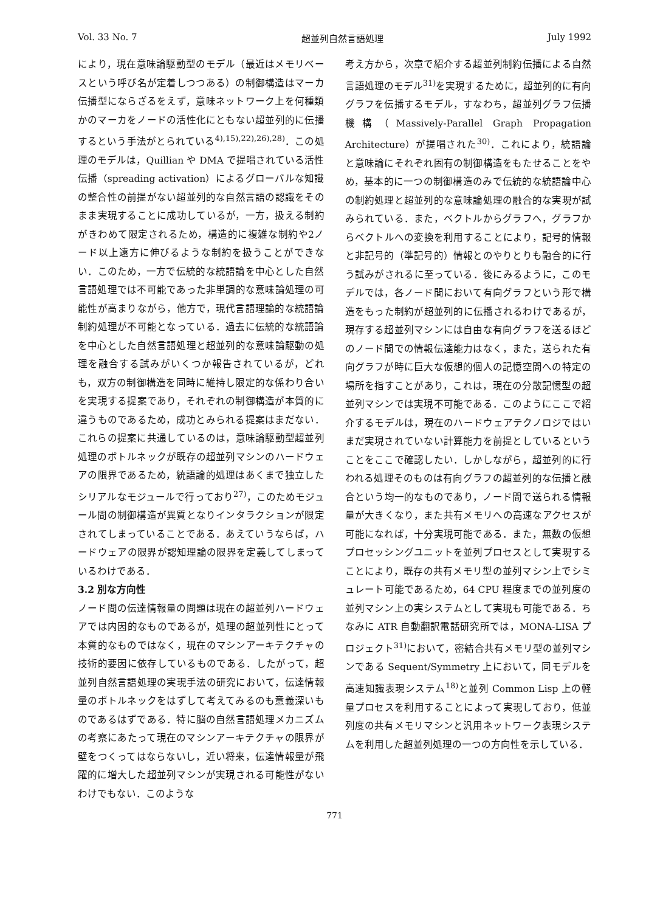Vol. 33 No. 7 超並列自然言語処理 July 1992
により，現在意味論駆動型のモデル（最近はメモリベースという呼び名が定着しつつある）の制御構造はマーカ伝播型にならざるをえず，意味ネットワーク上を何種類かのマーカをノードの活性化にともない超並列的に伝播するという手法がとられている<sup>4),15),22),26),28)</sup>．この処理のモデルは，Quillian や DMA で提唱されている活性伝播（spreading activation）によるグローバルな知識の整合性の前提がない超並列的な自然言語の認識をそのまま実現することに成功しているが，一方，扱える制約がきわめて限定されるため，構造的に複雑な制約や2ノード以上遠方に伸びるような制約を扱うことができない．このため，一方で伝統的な統語論を中心とした自然言語処理では不可能であった非単調的な意味論処理の可能性が高まりながら，他方で，現代言語理論的な統語論制約処理が不可能となっている．過去に伝統的な統語論を中心とした自然言語処理と超並列的な意味論駆動の処理を融合する試みがいくつか報告されているが，どれも，双方の制御構造を同時に維持し限定的な係わり合いを実現する提案であり，それぞれの制御構造が本質的に違うものであるため，成功とみられる提案はまだない．これらの提案に共通しているのは，意味論駆動型超並列処理のボトルネックが既存の超並列マシンのハードウェアの限界であるため，統語論的処理はあくまで独立したシリアルなモジュールで行っており<sup>27)</sup>，このためモジュール間の制御構造が異質となりインタラクションが限定されてしまっていることである．あえていうならば，ハードウェアの限界が認知理論の限界を定義してしまっているわけである．
3.2 別な方向性
ノード間の伝達情報量の問題は現在の超並列ハードウェアでは内因的なものであるが，処理の超並列性にとって本質的なものではなく，現在のマシンアーキテクチャの技術的要因に依存しているものである．したがって，超並列自然言語処理の実現手法の研究において，伝達情報量のボトルネックをはずして考えてみるのも意義深いものであるはずである．特に脳の自然言語処理メカニズムの考察にあたって現在のマシンアーキテクチャの限界が壁をつくってはならないし，近い将来，伝達情報量が飛躍的に増大した超並列マシンが実現される可能性がないわけでもない．このような
考え方から，次章で紹介する超並列制約伝播による自然言語処理のモデル<sup>31)</sup>を実現するために，超並列的に有向グラフを伝播するモデル，すなわち，超並列グラフ伝播機構（Massively-Parallel Graph Propagation Architecture）が提唱された<sup>30)</sup>．これにより，統語論と意味論にそれぞれ固有の制御構造をもたせることをやめ，基本的に一つの制御構造のみで伝統的な統語論中心の制約処理と超並列的な意味論処理の融合的な実現が試みられている．また，ベクトルからグラフへ，グラフからベクトルへの変換を利用することにより，記号的情報と非記号的（準記号的）情報とのやりとりも融合的に行う試みがされるに至っている．後にみるように，このモデルでは，各ノード間において有向グラフという形で構造をもった制約が超並列的に伝播されるわけであるが，現存する超並列マシンには自由な有向グラフを送るほどのノード間での情報伝達能力はなく，また，送られた有向グラフが時に巨大な仮想的個人の記憶空間への特定の場所を指すことがあり，これは，現在の分散記憶型の超並列マシンでは実現不可能である．このようにここで紹介するモデルは，現在のハードウェアテクノロジではいまだ実現されていない計算能力を前提としているということをここで確認したい．しかしながら，超並列的に行われる処理そのものは有向グラフの超並列的な伝播と融合という均一的なものであり，ノード間で送られる情報量が大きくなり，また共有メモリへの高速なアクセスが可能になれば，十分実現可能である．また，無数の仮想プロセッシングユニットを並列プロセスとして実現することにより，既存の共有メモリ型の並列マシン上でシミュレート可能であるため，64 CPU 程度までの並列度の並列マシン上の実システムとして実現も可能である．ちなみに ATR 自動翻訳電話研究所では，MONA-LISA プロジェクト<sup>31)</sup>において，密結合共有メモリ型の並列マシンである Sequent/Symmetry 上において，同モデルを高速知識表現システム<sup>18)</sup>と並列 Common Lisp 上の軽量プロセスを利用することによって実現しており，低並列度の共有メモリマシンと汎用ネットワーク表現システムを利用した超並列処理の一つの方向性を示している．
771